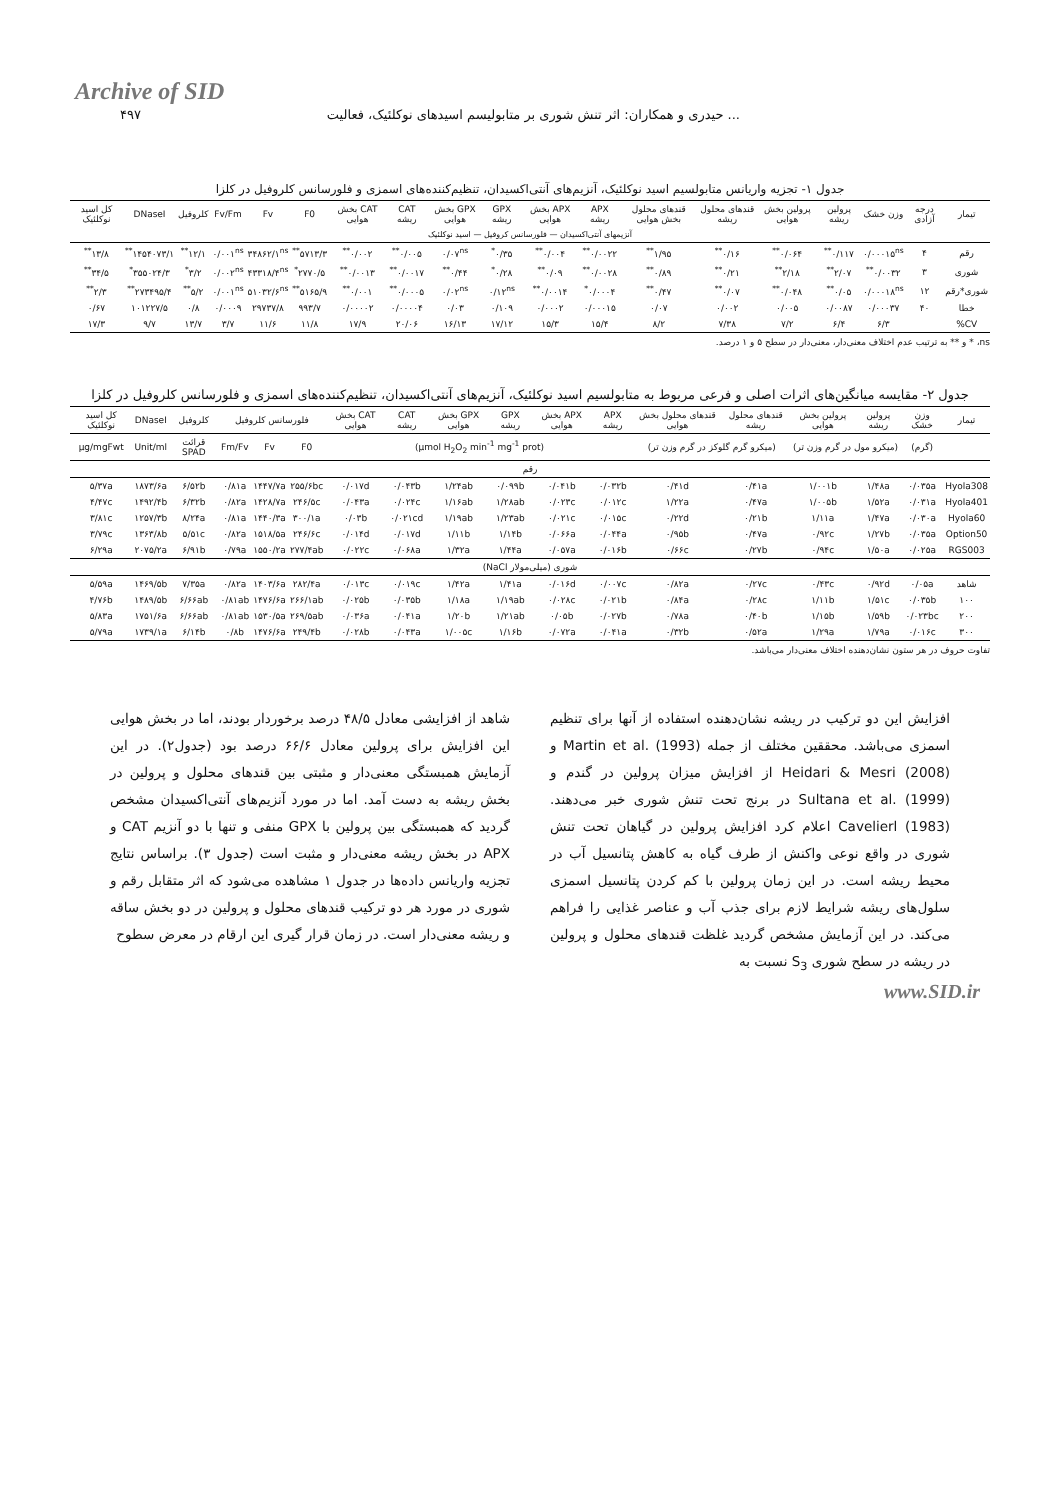Archive of SID
۴۹۷ حیدری و همکاران: اثر تنش شوری بر متابولیسم اسیدهای نوکلئیک، فعالیت ...
جدول ۱- تجزیه واریانس متابولسیم اسید نوکلئیک، آنزیم‌های آنتی‌اکسیدان، تنظیم‌کننده‌های اسمزی و فلورسانس کلروفیل در کلزا
| تیمار | درجه آزادی | وزن خشک | پرولین ریشه | پرولین بخش هوایی | قندهای محلول ریشه | قندهای محلول بخش هوایی | APX ریشه | APX بخش هوایی | GPX ریشه | GPX بخش هوایی | CAT ریشه | CAT بخش هوایی | F0 | Fv | Fv/Fm | کلروفیل | DNaseI | کل اسید نوکلئیک |
| --- | --- | --- | --- | --- | --- | --- | --- | --- | --- | --- | --- | --- | --- | --- | --- | --- | --- | --- |
| آنزیمهای آنتی‌اکسیدان — فلورسانس کروفیل — اسید نوکلئیک | | | | | | | | | | | | | | | | | | |
| رقم | ۴ | ۰/۰۰۰۱۵<sup>ns</sup> | ۰/۱۱۷<sup>**</sup> | ۰/۰۶۴<sup>**</sup> | ۰/۱۶<sup>**</sup> | ۱/۹۵<sup>**</sup> | ۰/۰۰۲۲<sup>**</sup> | ۰/۰۰۴<sup>**</sup> | ۰/۳۵<sup>*</sup> | ۰/۰۷<sup>ns</sup> | ۰/۰۰۵<sup>**</sup> | ۰/۰۰۲<sup>**</sup> | ۵۷۱۳/۳<sup>**</sup> | ۳۴۸۶۲/۱<sup>ns</sup> | ۰/۰۰۱<sup>ns</sup> | ۱۲/۱<sup>**</sup> | ۱۴۵۴۰۷۳/۱<sup>**</sup> | ۱۳/۸<sup>**</sup> |
| شوری | ۳ | ۰/۰۰۳۲<sup>**</sup> | ۲/۰۷<sup>**</sup> | ۲/۱۸<sup>**</sup> | ۰/۲۱<sup>**</sup> | ۰/۸۹<sup>**</sup> | ۰/۰۰۲۸<sup>**</sup> | ۰/۰۹<sup>**</sup> | ۰/۲۸<sup>*</sup> | ۰/۴۴<sup>**</sup> | ۰/۰۰۱۷<sup>**</sup> | ۰/۰۰۱۳<sup>**</sup> | ۲۷۷۰/۵<sup>*</sup> | ۴۳۳۱۸/۴<sup>ns</sup> | ۰/۰۰۲<sup>ns</sup> | ۳/۲<sup>*</sup> | ۳۵۵۰۲۴/۳<sup>*</sup> | ۳۴/۵<sup>**</sup> |
| شوری*رقم | ۱۲ | ۰/۰۰۰۱۸<sup>ns</sup> | ۰/۰۵<sup>**</sup> | ۰/۰۴۸<sup>**</sup> | ۰/۰۷<sup>**</sup> | ۰/۴۷<sup>**</sup> | ۰/۰۰۰۴<sup>*</sup> | ۰/۰۰۱۴<sup>**</sup> | ۰/۱۲<sup>ns</sup> | ۰/۰۲<sup>ns</sup> | ۰/۰۰۰۵<sup>**</sup> | ۰/۰۰۱<sup>**</sup> | ۵۱۶۵/۹<sup>**</sup> | ۵۱۰۳۲/۶<sup>ns</sup> | ۰/۰۰۱<sup>ns</sup> | ۵/۲<sup>**</sup> | ۲۷۳۴۹۵/۴<sup>**</sup> | ۲/۳<sup>**</sup> |
| خطا | ۴۰ | ۰/۰۰۰۳۷ | ۰/۰۰۸۷ | ۰/۰۰۵ | ۰/۰۰۲ | ۰/۰۷ | ۰/۰۰۰۱۵ | ۰/۰۰۰۲ | ۰/۱۰۹ | ۰/۰۳ | ۰/۰۰۰۰۴ | ۰/۰۰۰۰۲ | ۹۹۳/۷ | ۲۹۷۳۷/۸ | ۰/۰۰۰۹ | ۰/۸ | ۱۰۱۲۲۷/۵ | ۰/۶۷ |
| CV% | | ۶/۳ | ۶/۴ | ۷/۲ | ۷/۳۸ | ۸/۲ | ۱۵/۴ | ۱۵/۳ | ۱۷/۱۲ | ۱۶/۱۳ | ۲۰/۰۶ | ۱۷/۹ | ۱۱/۸ | ۱۱/۶ | ۳/۷ | ۱۳/۷ | ۹/۷ | ۱۷/۳ |
ns، * و ** به ترتیب عدم اختلاف معنی‌دار، معنی‌دار در سطح ۵ و ۱ درصد.
جدول ۲- مقایسه میانگین‌های اثرات اصلی و فرعی مربوط به متابولسیم اسید نوکلئیک، آنزیم‌های آنتی‌اکسیدان، تنظیم‌کننده‌های اسمزی و فلورسانس کلروفیل در کلزا
| تیمار | وزن خشک | پرولین ریشه | پرولین بخش هوایی | قندهای محلول ریشه | قندهای محلول بخش هوایی | APX ریشه | APX بخش هوایی | GPX ریشه | GPX بخش هوایی | CAT ریشه | CAT بخش هوایی | فلورسانس کلروفیل | | | کلروفیل | DNaseI | کل اسید نوکلئیک |
| --- | --- | --- | --- | --- | --- | --- | --- | --- | --- | --- | --- | --- | --- | --- | --- | --- | --- |
| | (گرم) | (میکرو مول در گرم وزن تر) | | (میکرو گرم گلوکز در گرم وزن تر) | | (µmol H<sub>2</sub>O<sub>2</sub> min<sup>-1</sup> mg<sup>-1</sup> prot) | | | | | | F0 | Fv | Fm/Fv | قرائت SPAD | Unit/ml | µg/mgFwt |
| رقم | | | | | | | | | | | | | | | | | |
| Hyola308 | ۰/۰۳۵a | ۱/۴۸a | ۱/۰۰۱b | ۰/۴۱a | ۰/۴۱d | ۰/۰۳۲b | ۰/۰۴۱b | ۰/۰۹۹b | ۱/۲۴ab | ۰/۰۴۳b | ۰/۰۱۷d | ۲۵۵/۶bc | ۱۴۴۷/۷a | ۰/۸۱a | ۶/۵۲b | ۱۸۷۳/۶a | ۵/۳۷a |
| Hyola401 | ۰/۰۳۱a | ۱/۵۲a | ۱/۰۰۵b | ۰/۴۷a | ۱/۲۲a | ۰/۰۱۲c | ۰/۰۲۳c | ۱/۲۸ab | ۱/۱۶ab | ۰/۰۲۴c | ۰/۰۴۳a | ۲۴۶/۵c | ۱۴۲۸/۷a | ۰/۸۲a | ۶/۳۲b | ۱۴۹۲/۴b | ۴/۴۷c |
| Hyola60 | ۰/۰۳۰a | ۱/۴۷a | ۱/۱۱a | ۰/۲۱b | ۰/۲۲d | ۰/۰۱۵c | ۰/۰۲۱c | ۱/۲۳ab | ۱/۱۹ab | ۰/۰۲۱cd | ۰/۰۳b | ۳۰۰/۱a | ۱۴۴۰/۳a | ۰/۸۱a | ۸/۲۴a | ۱۲۵۷/۳b | ۳/۸۱c |
| Option50 | ۰/۰۳۵a | ۱/۲۷b | ۰/۹۲c | ۰/۴۷a | ۰/۹۵b | ۰/۰۴۴a | ۰/۰۶۶a | ۱/۱۴b | ۱/۱۱b | ۰/۰۱۷d | ۰/۰۱۴d | ۲۴۶/۶c | ۱۵۱۸/۵a | ۰/۸۲a | ۵/۵۱c | ۱۳۶۳/۸b | ۳/۷۹c |
| RGS003 | ۰/۰۲۵a | ۱/۵۰a | ۰/۹۴c | ۰/۲۷b | ۰/۶۶c | ۰/۰۱۶b | ۰/۰۵۷a | ۱/۴۴a | ۱/۳۲a | ۰/۰۶۸a | ۰/۰۲۲c | ۲۷۷/۴ab | ۱۵۵۰/۲a | ۰/۷۹a | ۶/۹۱b | ۲۰۷۵/۲a | ۶/۲۹a |
| شوری (میلی‌مولار NaCl) | | | | | | | | | | | | | | | | | |
| شاهد | ۰/۰۵a | ۰/۹۲d | ۰/۴۳c | ۰/۲۷c | ۰/۸۲a | ۰/۰۰۷c | ۰/۰۱۶d | ۱/۴۱a | ۱/۴۲a | ۰/۰۱۹c | ۰/۰۱۳c | ۲۸۲/۴a | ۱۴۰۳/۶a | ۰/۸۲a | ۷/۳۵a | ۱۴۶۹/۵b | ۵/۵۹a |
| ۱۰۰ | ۰/۰۳۵b | ۱/۵۱c | ۱/۱۱b | ۰/۲۸c | ۰/۸۴a | ۰/۰۲۱b | ۰/۰۲۸c | ۱/۱۹ab | ۱/۱۸a | ۰/۰۳۵b | ۰/۰۲۵b | ۲۶۶/۱ab | ۱۴۷۶/۶a | ۰/۸۱ab | ۶/۶۶ab | ۱۴۸۹/۵b | ۴/۷۶b |
| ۲۰۰ | ۰/۰۲۳bc | ۱/۵۹b | ۱/۱۵b | ۰/۴۰b | ۰/۷۸a | ۰/۰۲۷b | ۰/۰۵b | ۱/۲۱ab | ۱/۲۰b | ۰/۰۴۱a | ۰/۰۳۶a | ۲۶۹/۵ab | ۱۵۳۰/۵a | ۰/۸۱ab | ۶/۶۶ab | ۱۷۵۱/۶a | ۵/۸۳a |
| ۳۰۰ | ۰/۰۱۶c | ۱/۷۹a | ۱/۲۹a | ۰/۵۲a | ۰/۳۲b | ۰/۰۴۱a | ۰/۰۷۲a | ۱/۱۶b | ۱/۰۰۵c | ۰/۰۴۳a | ۰/۰۲۸b | ۲۴۹/۴b | ۱۴۷۶/۶a | ۰/۸b | ۶/۱۴b | ۱۷۳۹/۱a | ۵/۷۹a |
تفاوت حروف در هر ستون نشان‌دهنده اختلاف معنی‌دار می‌باشد.
افزایش این دو ترکیب در ریشه نشان‌دهنده استفاده از آنها برای تنظیم اسمزی می‌باشد. محققین مختلف از جمله Martin et al. (1993) و Heidari & Mesri (2008) از افزایش میزان پرولین در گندم و Sultana et al. (1999) در برنج تحت تنش شوری خبر می‌دهند. Cavelierl (1983) اعلام کرد افزایش پرولین در گیاهان تحت تنش شوری در واقع نوعی واکنش از طرف گیاه به کاهش پتانسیل آب در محیط ریشه است. در این زمان پرولین با کم کردن پتانسیل اسمزی سلول‌های ریشه شرایط لازم برای جذب آب و عناصر غذایی را فراهم می‌کند. در این آزمایش مشخص گردید غلظت قندهای محلول و پرولین در ریشه در سطح شوری S<sub>3</sub> نسبت به
شاهد از افزایشی معادل ۴۸/۵ درصد برخوردار بودند، اما در بخش هوایی این افزایش برای پرولین معادل ۶۶/۶ درصد بود (جدول۲). در این آزمایش همبستگی معنی‌دار و مثبتی بین قندهای محلول و پرولین در بخش ریشه به دست آمد. اما در مورد آنزیم‌های آنتی‌اکسیدان مشخص گردید که همبستگی بین پرولین با GPX منفی و تنها با دو آنزیم CAT و APX در بخش ریشه معنی‌دار و مثبت است (جدول ۳). براساس نتایج تجزیه واریانس داده‌ها در جدول ۱ مشاهده می‌شود که اثر متقابل رقم و شوری در مورد هر دو ترکیب قندهای محلول و پرولین در دو بخش ساقه و ریشه معنی‌دار است. در زمان قرار گیری این ارقام در معرض سطوح
www.SID.ir